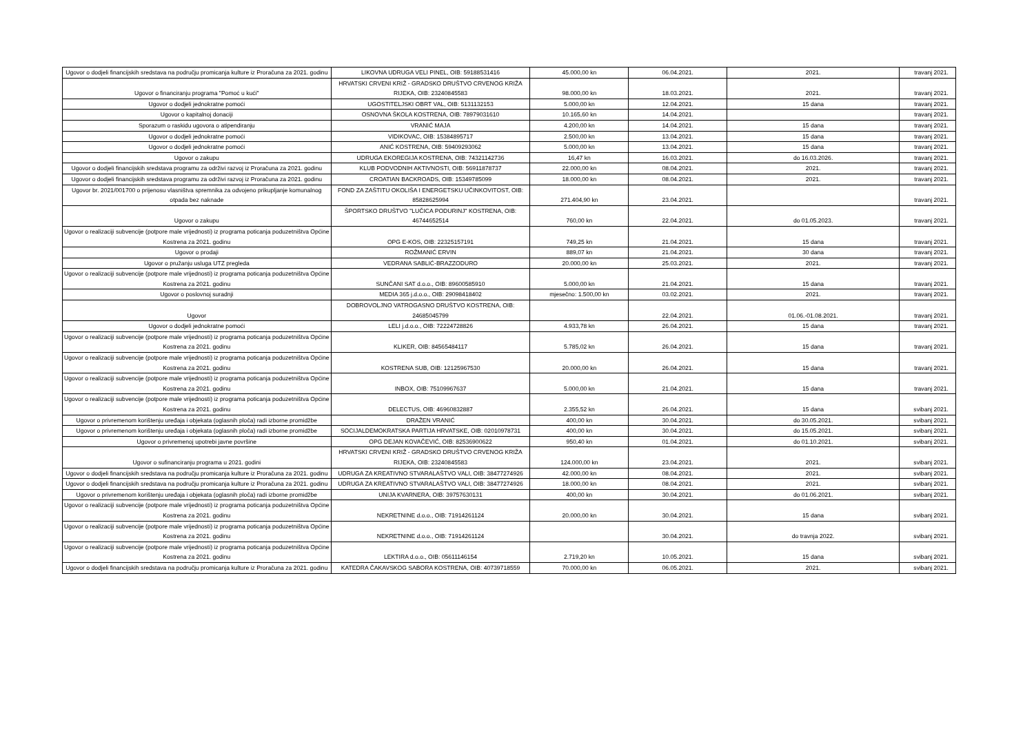| Ugovor o dodjeli financijskih sredstava na području promicanja kulture iz Proračuna za 2021. godinu | LIKOVNA UDRUGA VELI PINEL, OIB: 59188531416 | 45.000,00 kn | 06.04.2021. | 2021. | travanj 2021. |
| Ugovor o financiranju programa "Pomoć u kući" | HRVATSKI CRVENI KRIŽ - GRADSKO DRUŠTVO CRVENOG KRIŽA RIJEKA, OIB: 23240845583 | 98.000,00 kn | 18.03.2021. | 2021. | travanj 2021. |
| Ugovor o dodjeli jednokratne pomoći | UGOSTITELJSKI OBRT VAL, OIB: 5131132153 | 5.000,00 kn | 12.04.2021. | 15 dana | travanj 2021. |
| Ugovor o kapitalnoj donaciji | OSNOVNA ŠKOLA KOSTRENA, OIB: 78979031610 | 10.165,60 kn | 14.04.2021. | | travanj 2021. |
| Sporazum o raskidu ugovora o atipendiranju | VRANIĆ MAJA | 4.200,00 kn | 14.04.2021. | 15 dana | travanj 2021. |
| Ugovor o dodjeli jednokratne pomoći | VIDIKOVAC, OIB: 15384895717 | 2.500,00 kn | 13.04.2021. | 15 dana | travanj 2021. |
| Ugovor o dodjeli jednokratne pomoći | ANIĆ KOSTRENA, OIB: 59409293062 | 5.000,00 kn | 13.04.2021. | 15 dana | travanj 2021. |
| Ugovor o zakupu | UDRUGA EKOREGIJA KOSTRENA, OIB: 74321142736 | 16,47 kn | 16.03.2021. | do 16.03.2026. | travanj 2021. |
| Ugovor o dodjeli financijskih sredstava programu za održivi razvoj iz Proračuna za 2021. godinu | KLUB PODVODNIH AKTIVNOSTI, OIB: 56911878737 | 22.000,00 kn | 08.04.2021. | 2021. | travanj 2021. |
| Ugovor o dodjeli financijskih sredstava programu za održivi razvoj iz Proračuna za 2021. godinu | CROATIAN BACKROADS, OIB: 15349785099 | 18.000,00 kn | 08.04.2021. | 2021. | travanj 2021. |
| Ugovor br. 2021/001700 o prijenosu vlasništva spremnika za odvojeno prikupljanje komunalnog otpada bez naknade | FOND ZA ZAŠTITU OKOLIŠA I ENERGETSKU UČINKOVITOST, OIB: 85828625994 | 271.404,90 kn | 23.04.2021. | | travanj 2021. |
| Ugovor o zakupu | ŠPORTSKO DRUŠTVO "LUČICA PODURINJ" KOSTRENA, OIB: 46744652514 | 760,00 kn | 22.04.2021. | do 01.05.2023. | travanj 2021. |
| Ugovor o realizaciji subvencije (potpore male vrijednosti) iz programa poticanja poduzetništva Općine Kostrena za 2021. godinu | OPG E-KOS, OIB: 22325157191 | 749,25 kn | 21.04.2021. | 15 dana | travanj 2021. |
| Ugovor o prodaji | ROŽMANIĆ ERVIN | 889,07 kn | 21.04.2021. | 30 dana | travanj 2021. |
| Ugovor o pružanju usluga UTZ pregleda | VEDRANA SABLIĆ-BRAZZODURO | 20.000,00 kn | 25.03.2021. | 2021. | travanj 2021. |
| Ugovor o realizaciji subvencije (potpore male vrijednosti) iz programa poticanja poduzetništva Općine Kostrena za 2021. godinu | SUNČANI SAT d.o.o., OIB: 89600585910 | 5.000,00 kn | 21.04.2021. | 15 dana | travanj 2021. |
| Ugovor o poslovnoj suradnji | MEDIA 365 j.d.o.o., OIB: 29098418402 | mjesečno: 1.500,00 kn | 03.02.2021. | 2021. | travanj 2021. |
| Ugovor | DOBROVOLJNO VATROGASNO DRUŠTVO KOSTRENA, OIB: 24685045799 | | 22.04.2021. | 01.06.-01.08.2021. | travanj 2021. |
| Ugovor o dodjeli jednokratne pomoći | LELI j.d.o.o., OIB: 72224728826 | 4.933,78 kn | 26.04.2021. | 15 dana | travanj 2021. |
| Ugovor o realizaciji subvencije (potpore male vrijednosti) iz programa poticanja poduzetništva Općine Kostrena za 2021. godinu | KLIKER, OIB: 84565484117 | 5.785,02 kn | 26.04.2021. | 15 dana | travanj 2021. |
| Ugovor o realizaciji subvencije (potpore male vrijednosti) iz programa poticanja poduzetništva Općine Kostrena za 2021. godinu | KOSTRENA SUB, OIB: 12125967530 | 20.000,00 kn | 26.04.2021. | 15 dana | travanj 2021. |
| Ugovor o realizaciji subvencije (potpore male vrijednosti) iz programa poticanja poduzetništva Općine Kostrena za 2021. godinu | INBOX, OIB: 75109967637 | 5.000,00 kn | 21.04.2021. | 15 dana | travanj 2021. |
| Ugovor o realizaciji subvencije (potpore male vrijednosti) iz programa poticanja poduzetništva Općine Kostrena za 2021. godinu | DELECTUS, OIB: 46960832887 | 2.355,52 kn | 26.04.2021. | 15 dana | svibanj 2021. |
| Ugovor o privremenom korištenju uređaja i objekata (oglasnih ploča) radi izborne promidžbe | DRAŽEN VRANIĆ | 400,00 kn | 30.04.2021. | do 30.05.2021. | svibanj 2021. |
| Ugovor o privremenom korištenju uređaja i objekata (oglasnih ploča) radi izborne promidžbe | SOCIJALDEMOKRATSKA PARTIJA HRVATSKE, OIB: 02010978731 | 400,00 kn | 30.04.2021. | do 15.05.2021. | svibanj 2021. |
| Ugovor o privremenoj upotrebi javne površine | OPG DEJAN KOVAČEVIĆ, OIB: 82536900622 | 950,40 kn | 01.04.2021. | do 01.10.2021. | svibanj 2021. |
| Ugovor o sufinanciranju programa u 2021. godini | HRVATSKI CRVENI KRIŽ - GRADSKO DRUŠTVO CRVENOG KRIŽA RIJEKA, OIB: 23240845583 | 124.000,00 kn | 23.04.2021. | 2021. | svibanj 2021. |
| Ugovor o dodjeli financijskih sredstava na području promicanja kulture iz Proračuna za 2021. godinu | UDRUGA ZA KREATIVNO STVARALAŠTVO VALI, OIB: 38477274926 | 42.000,00 kn | 08.04.2021. | 2021. | svibanj 2021. |
| Ugovor o dodjeli financijskih sredstava na području promicanja kulture iz Proračuna za 2021. godinu | UDRUGA ZA KREATIVNO STVARALAŠTVO VALI, OIB: 38477274926 | 18.000,00 kn | 08.04.2021. | 2021. | svibanj 2021. |
| Ugovor o privremenom korištenju uređaja i objekata (oglasnih ploča) radi izborne promidžbe | UNIJA KVARNERA, OIB: 39757630131 | 400,00 kn | 30.04.2021. | do 01.06.2021. | svibanj 2021. |
| Ugovor o realizaciji subvencije (potpore male vrijednosti) iz programa poticanja poduzetništva Općine Kostrena za 2021. godinu | NEKRETNINE d.o.o., OIB: 71914261124 | 20.000,00 kn | 30.04.2021. | 15 dana | svibanj 2021. |
| Ugovor o realizaciji subvencije (potpore male vrijednosti) iz programa poticanja poduzetništva Općine Kostrena za 2021. godinu | NEKRETNINE d.o.o., OIB: 71914261124 | | 30.04.2021. | do travnja 2022. | svibanj 2021. |
| Ugovor o realizaciji subvencije (potpore male vrijednosti) iz programa poticanja poduzetništva Općine Kostrena za 2021. godinu | LEKTIRA d.o.o., OIB: 05611146154 | 2.719,20 kn | 10.05.2021. | 15 dana | svibanj 2021. |
| Ugovor o dodjeli financijskih sredstava na području promicanja kulture iz Proračuna za 2021. godinu | KATEDRA ČAKAVSKOG SABORA KOSTRENA, OIB: 40739718559 | 70.000,00 kn | 06.05.2021. | 2021. | svibanj 2021. |